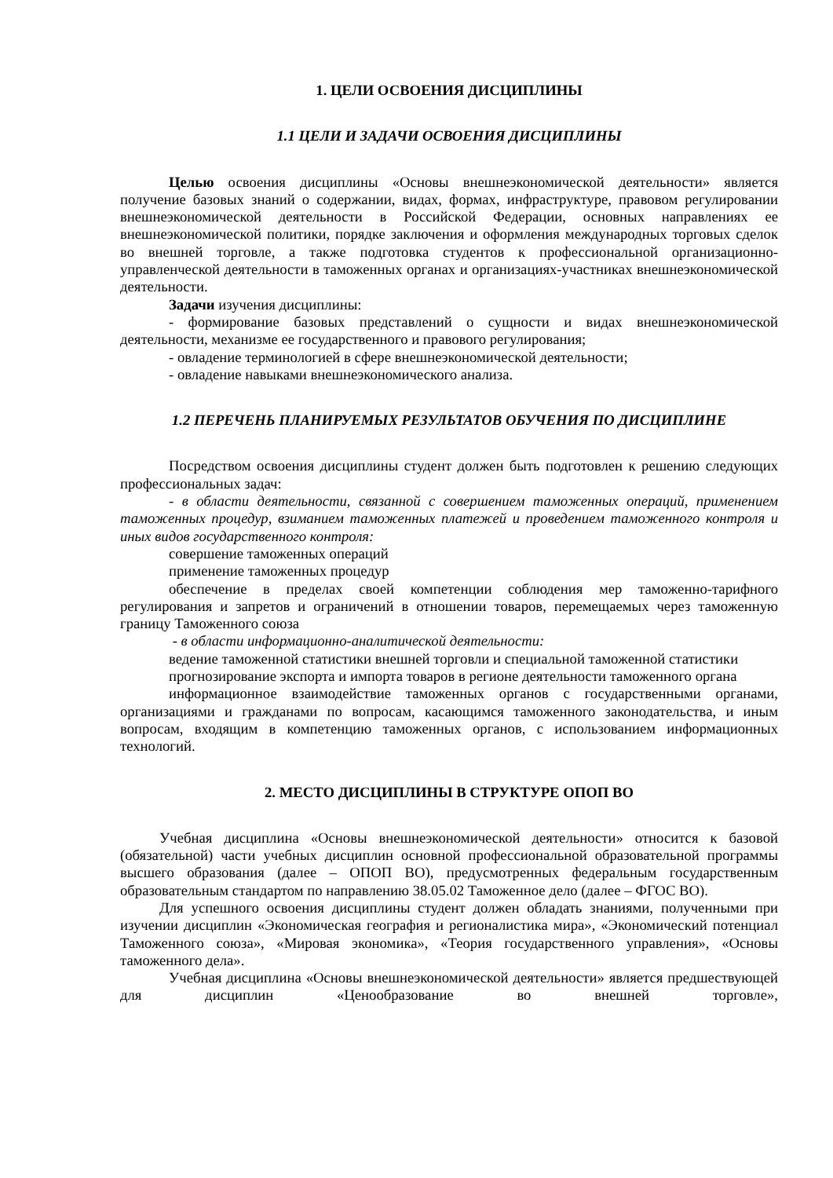1. ЦЕЛИ ОСВОЕНИЯ ДИСЦИПЛИНЫ
1.1 ЦЕЛИ И ЗАДАЧИ ОСВОЕНИЯ ДИСЦИПЛИНЫ
Целью освоения дисциплины «Основы внешнеэкономической деятельности» является получение базовых знаний о содержании, видах, формах, инфраструктуре, правовом регулировании внешнеэкономической деятельности в Российской Федерации, основных направлениях ее внешнеэкономической политики, порядке заключения и оформления международных торговых сделок во внешней торговле, а также подготовка студентов к профессиональной организационно-управленческой деятельности в таможенных органах и организациях-участниках внешнеэкономической деятельности.
Задачи изучения дисциплины:
- формирование базовых представлений о сущности и видах внешнеэкономической деятельности, механизме ее государственного и правового регулирования;
- овладение терминологией в сфере внешнеэкономической деятельности;
- овладение навыками внешнеэкономического анализа.
1.2 ПЕРЕЧЕНЬ ПЛАНИРУЕМЫХ РЕЗУЛЬТАТОВ ОБУЧЕНИЯ ПО ДИСЦИПЛИНЕ
Посредством освоения дисциплины студент должен быть подготовлен к решению следующих профессиональных задач:
- в области деятельности, связанной с совершением таможенных операций, применением таможенных процедур, взиманием таможенных платежей и проведением таможенного контроля и иных видов государственного контроля:
совершение таможенных операций
применение таможенных процедур
обеспечение в пределах своей компетенции соблюдения мер таможенно-тарифного регулирования и запретов и ограничений в отношении товаров, перемещаемых через таможенную границу Таможенного союза
- в области информационно-аналитической деятельности:
ведение таможенной статистики внешней торговли и специальной таможенной статистики
прогнозирование экспорта и импорта товаров в регионе деятельности таможенного органа
информационное взаимодействие таможенных органов с государственными органами, организациями и гражданами по вопросам, касающимся таможенного законодательства, и иным вопросам, входящим в компетенцию таможенных органов, с использованием информационных технологий.
2. МЕСТО ДИСЦИПЛИНЫ В СТРУКТУРЕ ОПОП ВО
Учебная дисциплина «Основы внешнеэкономической деятельности» относится к базовой (обязательной) части учебных дисциплин основной профессиональной образовательной программы высшего образования (далее – ОПОП ВО), предусмотренных федеральным государственным образовательным стандартом по направлению 38.05.02 Таможенное дело (далее – ФГОС ВО).
Для успешного освоения дисциплины студент должен обладать знаниями, полученными при изучении дисциплин «Экономическая география и регионалистика мира», «Экономический потенциал Таможенного союза», «Мировая экономика», «Теория государственного управления», «Основы таможенного дела».
Учебная дисциплина «Основы внешнеэкономической деятельности» является предшествующей для дисциплин «Ценообразование во внешней торговле»,